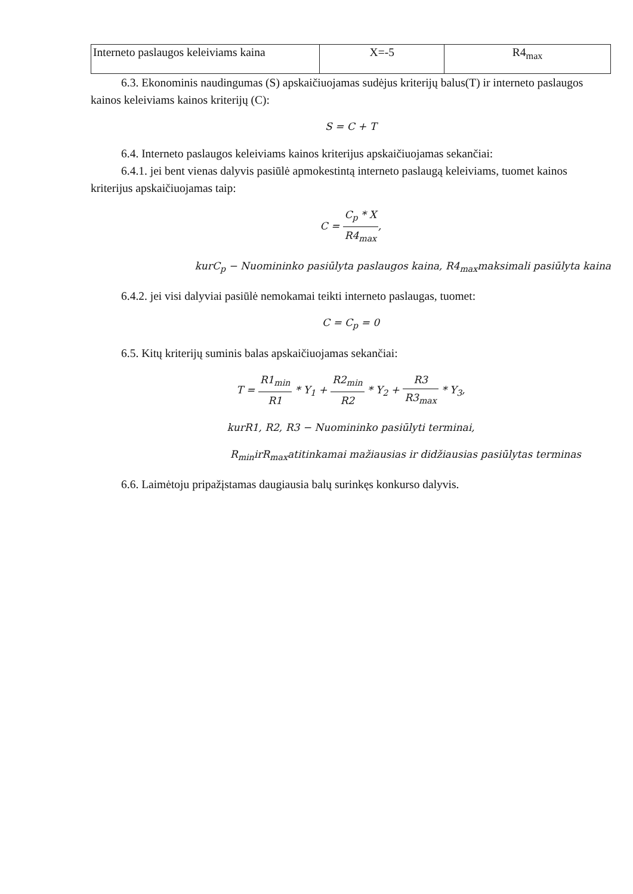| Interneto paslaugos keleiviams kaina | X=-5 | R4<sub>max</sub> |
6.3. Ekonominis naudingumas (S) apskaičiuojamas sudėjus kriterijų balus(T) ir interneto paslaugos kainos keleiviams kainos kriterijų (C):
S = C + T
6.4. Interneto paslaugos keleiviams kainos kriterijus apskaičiuojamas sekančiai:
6.4.1. jei bent vienas dalyvis pasiūlė apmokestintą interneto paslaugą keleiviams, tuomet kainos kriterijus apskaičiuojamas taip:
C = C<sub>p</sub> * X R4<sub>max</sub>,
kurC<sub>p</sub> − Nuomininko pasiūlyta paslaugos kaina, R4<sub>max</sub>maksimali pasiūlyta kaina
6.4.2. jei visi dalyviai pasiūlė nemokamai teikti interneto paslaugas, tuomet:
C = C<sub>p</sub> = 0
6.5. Kitų kriterijų suminis balas apskaičiuojamas sekančiai:
T = R1<sub>min</sub> R1 * Y<sub>1</sub> + R2<sub>min</sub> R2 * Y<sub>2</sub> + R3 R3<sub>max</sub> * Y<sub>3</sub>,
kurR1, R2, R3 − Nuomininko pasiūlyti terminai,
R<sub>min</sub>irR<sub>max</sub>atitinkamai mažiausias ir didžiausias pasiūlytas terminas
6.6. Laimėtoju pripažįstamas daugiausia balų surinkęs konkurso dalyvis.